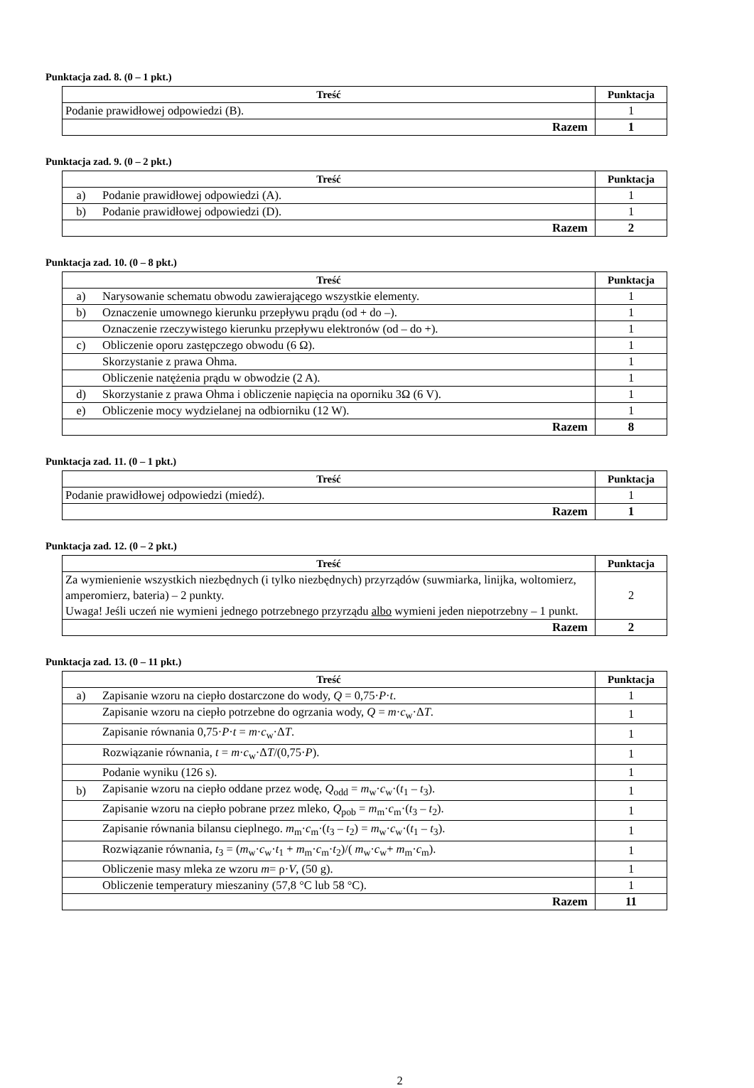Punktacja zad. 8. (0 – 1 pkt.)
| Treść | Punktacja |
| --- | --- |
| Podanie prawidłowej odpowiedzi (B). | 1 |
| Razem | 1 |
Punktacja zad. 9. (0 – 2 pkt.)
| Treść | | Punktacja |
| --- | --- | --- |
| a) | Podanie prawidłowej odpowiedzi (A). | 1 |
| b) | Podanie prawidłowej odpowiedzi (D). | 1 |
| Razem | | 2 |
Punktacja zad. 10. (0 – 8 pkt.)
| Treść | | Punktacja |
| --- | --- | --- |
| a) | Narysowanie schematu obwodu zawierającego wszystkie elementy. | 1 |
| b) | Oznaczenie umownego kierunku przepływu prądu (od + do –). | 1 |
| | Oznaczenie rzeczywistego kierunku przepływu elektronów (od – do +). | 1 |
| c) | Obliczenie oporu zastępczego obwodu (6 Ω). | 1 |
| | Skorzystanie z prawa Ohma. | 1 |
| | Obliczenie natężenia prądu w obwodzie (2 A). | 1 |
| d) | Skorzystanie z prawa Ohma i obliczenie napięcia na oporniku 3Ω (6 V). | 1 |
| e) | Obliczenie mocy wydzielanej na odbiorniku (12 W). | 1 |
| Razem | | 8 |
Punktacja zad. 11. (0 – 1 pkt.)
| Treść | Punktacja |
| --- | --- |
| Podanie prawidłowej odpowiedzi (miedź). | 1 |
| Razem | 1 |
Punktacja zad. 12. (0 – 2 pkt.)
| Treść | Punktacja |
| --- | --- |
| Za wymienienie wszystkich niezbędnych (i tylko niezbędnych) przyrządów (suwmiarka, linijka, woltomierz, amperomierz, bateria) – 2 punkty. Uwaga! Jeśli uczeń nie wymieni jednego potrzebnego przyrządu albo wymieni jeden niepotrzebny – 1 punkt. | 2 |
| Razem | 2 |
Punktacja zad. 13. (0 – 11 pkt.)
| Treść | | Punktacja |
| --- | --- | --- |
| a) | Zapisanie wzoru na ciepło dostarczone do wody, Q = 0,75· P · t . | 1 |
| | Zapisanie wzoru na ciepło potrzebne do ogrzania wody, Q = m · c<sub>w</sub>·Δ T . | 1 |
| | Zapisanie równania 0,75· P · t = m · c<sub>w</sub>·Δ T . | 1 |
| | Rozwiązanie równania, t = m · c<sub>w</sub>·Δ T /(0,75· P ). | 1 |
| | Podanie wyniku (126 s). | 1 |
| b) | Zapisanie wzoru na ciepło oddane przez wodę, Q<sub>odd</sub> = m<sub>w</sub>· c<sub>w</sub>·( t<sub>1</sub> – t<sub>3</sub>). | 1 |
| | Zapisanie wzoru na ciepło pobrane przez mleko, Q<sub>pob</sub> = m<sub>m</sub>· c<sub>m</sub>·( t<sub>3</sub> – t<sub>2</sub>). | 1 |
| | Zapisanie równania bilansu cieplnego. m<sub>m</sub>· c<sub>m</sub>·( t<sub>3</sub> – t<sub>2</sub>) = m<sub>w</sub>· c<sub>w</sub>·( t<sub>1</sub> – t<sub>3</sub>). | 1 |
| | Rozwiązanie równania, t<sub>3</sub> = ( m<sub>w</sub>· c<sub>w</sub>· t<sub>1</sub> + m<sub>m</sub>· c<sub>m</sub>· t<sub>2</sub>)/( m<sub>w</sub>· c<sub>w</sub>+ m<sub>m</sub>· c<sub>m</sub>). | 1 |
| | Obliczenie masy mleka ze wzoru m = ρ· V , (50 g). | 1 |
| | Obliczenie temperatury mieszaniny (57,8 °C lub 58 °C). | 1 |
| Razem | | 11 |
2